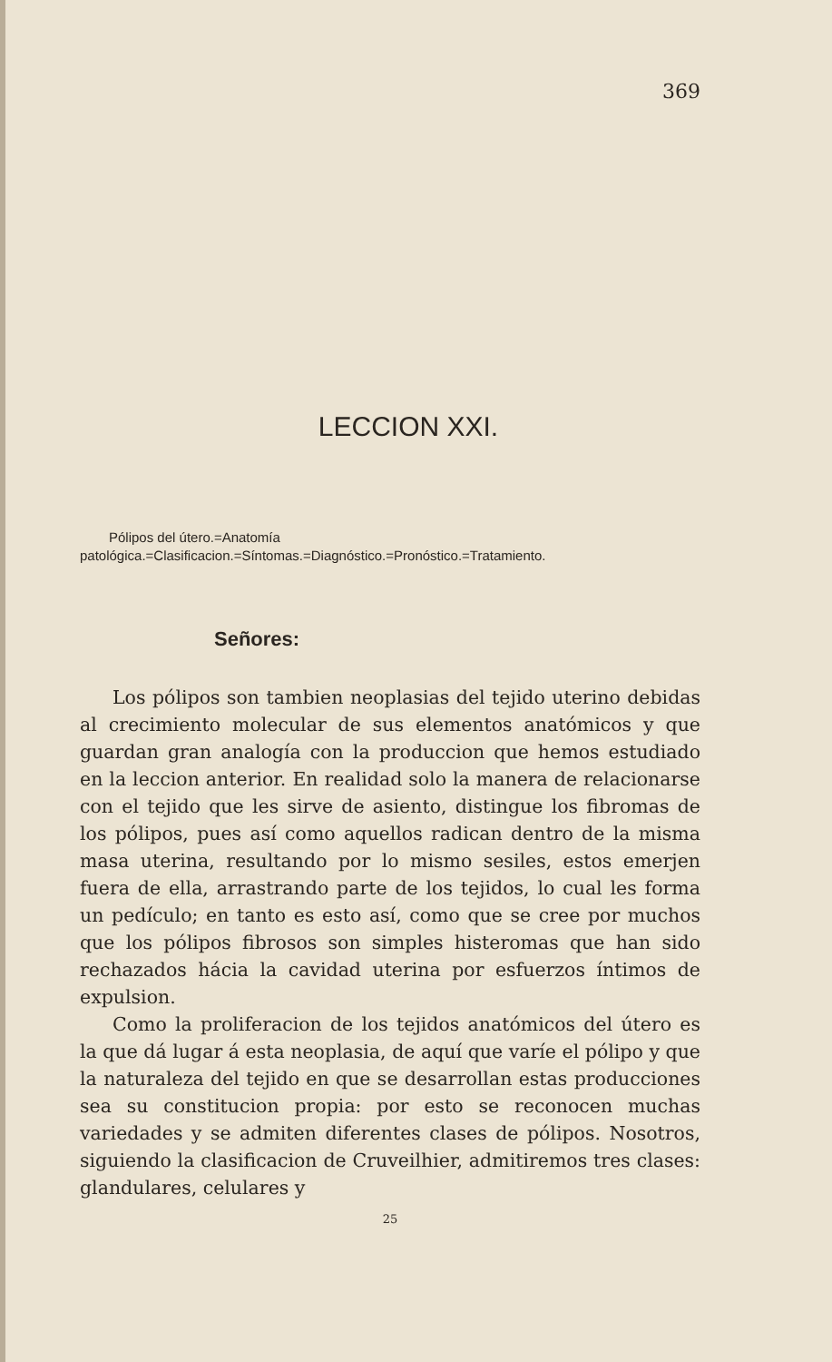369
LECCION XXI.
Pólipos del útero.=Anatomía patológica.=Clasificacion.=Síntomas.=Diagnóstico.=Pronóstico.=Tratamiento.
Señores:
Los pólipos son tambien neoplasias del tejido uterino debidas al crecimiento molecular de sus elementos anatómicos y que guardan gran analogía con la produccion que hemos estudiado en la leccion anterior. En realidad solo la manera de relacionarse con el tejido que les sirve de asiento, distingue los fibromas de los pólipos, pues así como aquellos radican dentro de la misma masa uterina, resultando por lo mismo sesiles, estos emerjen fuera de ella, arrastrando parte de los tejidos, lo cual les forma un pedículo; en tanto es esto así, como que se cree por muchos que los pólipos fibrosos son simples histeromas que han sido rechazados hácia la cavidad uterina por esfuerzos íntimos de expulsion.
Como la proliferacion de los tejidos anatómicos del útero es la que dá lugar á esta neoplasia, de aquí que varíe el pólipo y que la naturaleza del tejido en que se desarrollan estas producciones sea su constitucion propia: por esto se reconocen muchas variedades y se admiten diferentes clases de pólipos. Nosotros, siguiendo la clasificacion de Cruveilhier, admitiremos tres clases: glandulares, celulares y
25